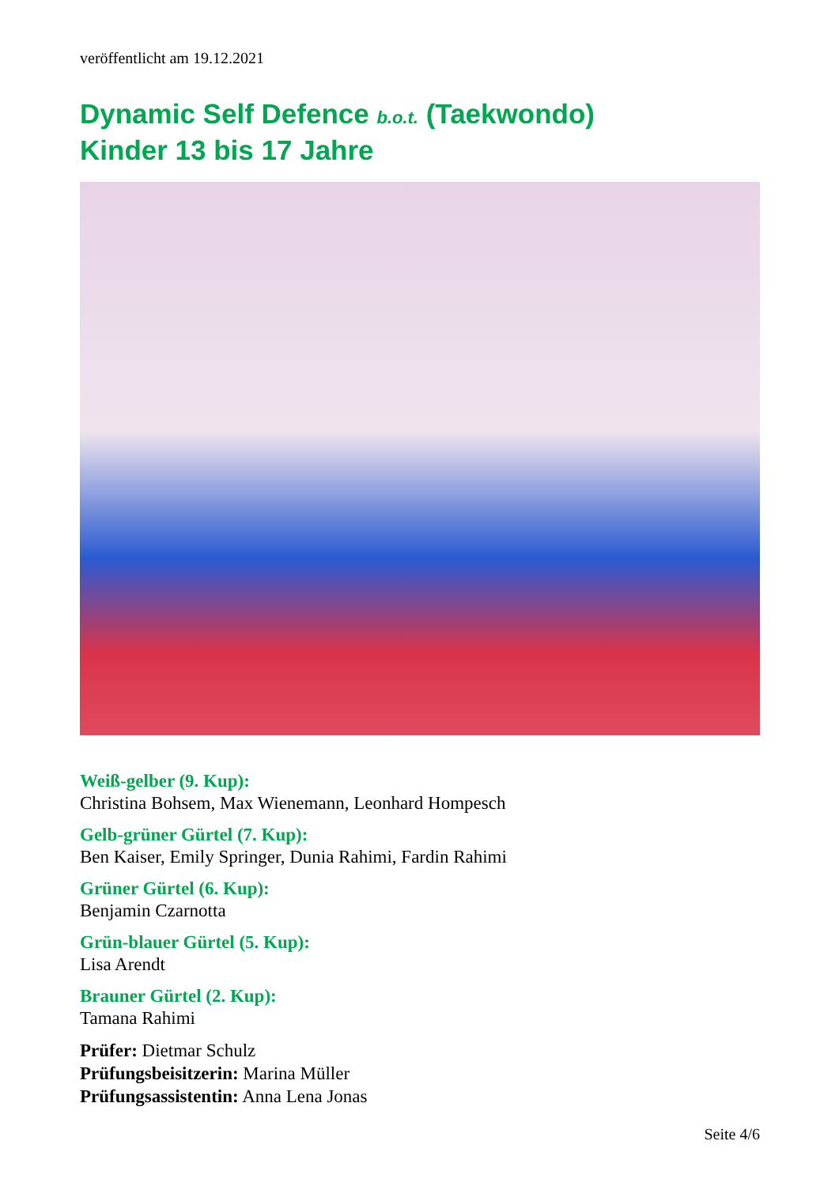veröffentlicht am 19.12.2021
Dynamic Self Defence b.o.t. (Taekwondo)
Kinder 13 bis 17 Jahre
Weiß-gelber (9. Kup):
Christina Bohsem, Max Wienemann, Leonhard Hompesch
Gelb-grüner Gürtel (7. Kup):
Ben Kaiser, Emily Springer, Dunia Rahimi, Fardin Rahimi
Grüner Gürtel (6. Kup):
Benjamin Czarnotta
Grün-blauer Gürtel (5. Kup):
Lisa Arendt
Brauner Gürtel (2. Kup):
Tamana Rahimi
Prüfer: Dietmar Schulz
Prüfungsbeisitzerin: Marina Müller
Prüfungsassistentin: Anna Lena Jonas
Seite 4/6